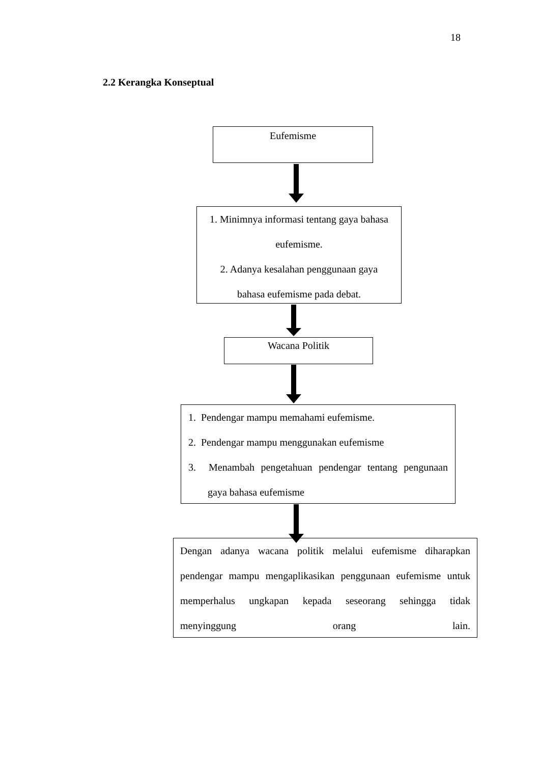18
2.2 Kerangka Konseptual
Eufemisme
1. Minimnya informasi tentang gaya bahasa
eufemisme.
2. Adanya kesalahan penggunaan gaya
bahasa eufemisme pada debat.
Wacana Politik
1. Pendengar mampu memahami eufemisme.
2. Pendengar mampu menggunakan eufemisme
3. Menambah pengetahuan pendengar tentang pengunaan
gaya bahasa eufemisme
Dengan adanya wacana politik melalui eufemisme diharapkan pendengar mampu mengaplikasikan penggunaan eufemisme untuk memperhalus ungkapan kepada seseorang sehingga tidak menyinggung orang lain.